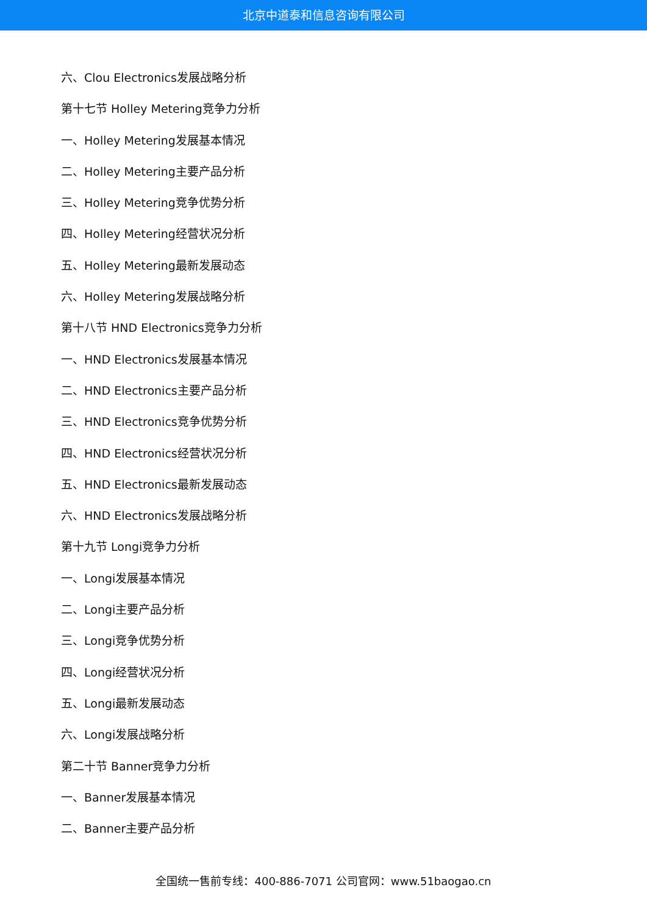北京中道泰和信息咨询有限公司
六、Clou Electronics发展战略分析
第十七节 Holley Metering竞争力分析
一、Holley Metering发展基本情况
二、Holley Metering主要产品分析
三、Holley Metering竞争优势分析
四、Holley Metering经营状况分析
五、Holley Metering最新发展动态
六、Holley Metering发展战略分析
第十八节 HND Electronics竞争力分析
一、HND Electronics发展基本情况
二、HND Electronics主要产品分析
三、HND Electronics竞争优势分析
四、HND Electronics经营状况分析
五、HND Electronics最新发展动态
六、HND Electronics发展战略分析
第十九节 Longi竞争力分析
一、Longi发展基本情况
二、Longi主要产品分析
三、Longi竞争优势分析
四、Longi经营状况分析
五、Longi最新发展动态
六、Longi发展战略分析
第二十节 Banner竞争力分析
一、Banner发展基本情况
二、Banner主要产品分析
全国统一售前专线：400-886-7071 公司官网：www.51baogao.cn